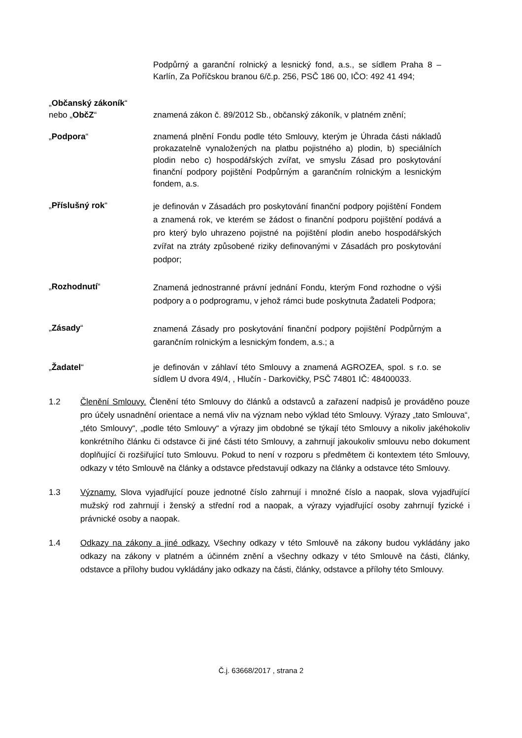Podpůrný a garanční rolnický a lesnický fond, a.s., se sídlem Praha 8 – Karlín, Za Poříčskou branou 6/č.p. 256, PSČ 186 00, IČO: 492 41 494;
„Občanský zákoník“
nebo „ObčZ“
znamená zákon č. 89/2012 Sb., občanský zákoník, v platném znění;
„Podpora“ znamená plnění Fondu podle této Smlouvy, kterým je Úhrada části nákladů prokazatelně vynaložených na platbu pojistného a) plodin, b) speciálních plodin nebo c) hospodářských zvířat, ve smyslu Zásad pro poskytování finanční podpory pojištění Podpůrným a garančním rolnickým a lesnickým fondem, a.s.
„Příslušný rok“
je definován v Zásadách pro poskytování finanční podpory pojištění Fondem a znamená rok, ve kterém se žádost o finanční podporu pojištění podává a pro který bylo uhrazeno pojistné na pojištění plodin anebo hospodářských zvířat na ztráty způsobené riziky definovanými v Zásadách pro poskytování podpor;
„Rozhodnutí“
Znamená jednostranné právní jednání Fondu, kterým Fond rozhodne o výši podpory a o podprogramu, v jehož rámci bude poskytnuta Žadateli Podpora;
„Zásady“
znamená Zásady pro poskytování finanční podpory pojištění Podpůrným a garančním rolnickým a lesnickým fondem, a.s.; a
„Žadatel“ je definován v záhlaví této Smlouvy a znamená AGROZEA, spol. s r.o. se sídlem U dvora 49/4, , Hlučín - Darkovičky, PSČ 74801 IČ: 48400033.
1.2 Členění Smlouvy. Členění této Smlouvy do článků a odstavců a zařazení nadpisů je prováděno pouze pro účely usnadnění orientace a nemá vliv na význam nebo výklad této Smlouvy. Výrazy „tato Smlouva“, „této Smlouvy“, „podle této Smlouvy“ a výrazy jim obdobné se týkají této Smlouvy a nikoliv jakéhokoliv konkrétního článku či odstavce či jiné části této Smlouvy, a zahrnují jakoukoliv smlouvu nebo dokument doplňující či rozšiřující tuto Smlouvu. Pokud to není v rozporu s předmětem či kontextem této Smlouvy, odkazy v této Smlouvě na články a odstavce představují odkazy na články a odstavce této Smlouvy.
1.3 Významy. Slova vyjadřující pouze jednotné číslo zahrnují i množné číslo a naopak, slova vyjadřující mužský rod zahrnují i ženský a střední rod a naopak, a výrazy vyjadřující osoby zahrnují fyzické i právnické osoby a naopak.
1.4 Odkazy na zákony a jiné odkazy. Všechny odkazy v této Smlouvě na zákony budou vykládány jako odkazy na zákony v platném a účinném znění a všechny odkazy v této Smlouvě na části, články, odstavce a přílohy budou vykládány jako odkazy na části, články, odstavce a přílohy této Smlouvy.
Č.j. 63668/2017 , strana 2